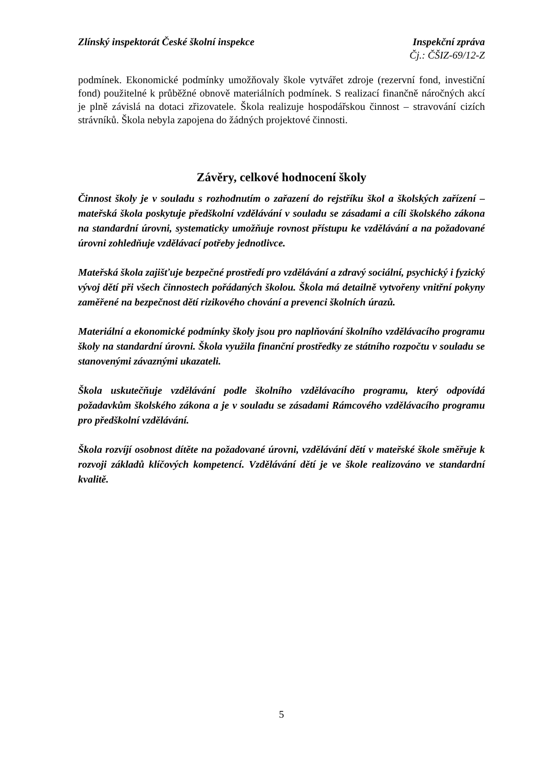Zlínský inspektorát České školní inspekce
Inspekční zpráva
Čj.: ČŠIZ-69/12-Z
podmínek. Ekonomické podmínky umožňovaly škole vytvářet zdroje (rezervní fond, investiční fond) použitelné k průběžné obnově materiálních podmínek. S realizací finančně náročných akcí je plně závislá na dotaci zřizovatele. Škola realizuje hospodářskou činnost – stravování cizích strávníků. Škola nebyla zapojena do žádných projektové činnosti.
Závěry, celkové hodnocení školy
Činnost školy je v souladu s rozhodnutím o zařazení do rejstříku škol a školských zařízení – mateřská škola poskytuje předškolní vzdělávání v souladu se zásadami a cíli školského zákona na standardní úrovni, systematicky umožňuje rovnost přístupu ke vzdělávání a na požadované úrovni zohledňuje vzdělávací potřeby jednotlivce.
Mateřská škola zajišťuje bezpečné prostředí pro vzdělávání a zdravý sociální, psychický i fyzický vývoj dětí při všech činnostech pořádaných školou. Škola má detailně vytvořeny vnitřní pokyny zaměřené na bezpečnost dětí rizikového chování a prevenci školních úrazů.
Materiální a ekonomické podmínky školy jsou pro naplňování školního vzdělávacího programu školy na standardní úrovni. Škola využila finanční prostředky ze státního rozpočtu v souladu se stanovenými závaznými ukazateli.
Škola uskutečňuje vzdělávání podle školního vzdělávacího programu, který odpovídá požadavkům školského zákona a je v souladu se zásadami Rámcového vzdělávacího programu pro předškolní vzdělávání.
Škola rozvíjí osobnost dítěte na požadované úrovni, vzdělávání dětí v mateřské škole směřuje k rozvoji základů klíčových kompetencí. Vzdělávání dětí je ve škole realizováno ve standardní kvalitě.
5